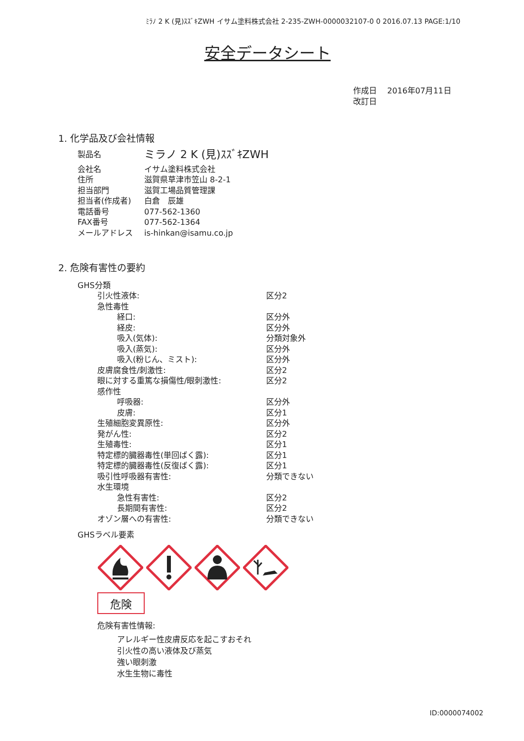ﾐﾗﾉ 2 K (見)ｽｽﾞｷZWH イサム塗料株式会社 2-235-ZWH-0000032107-0 0 2016.07.13 PAGE:1/10
安全データシート
作成日　 2016年07月11日
改訂日
1. 化学品及び会社情報
| 製品名 | ミラノ 2 K (見)ｽｽﾞｷZWH |
| 会社名 | イサム塗料株式会社 |
| 住所 | 滋賀県草津市笠山 8-2-1 |
| 担当部門 | 滋賀工場品質管理課 |
| 担当者(作成者) | 白倉 辰雄 |
| 電話番号 | 077-562-1360 |
| FAX番号 | 077-562-1364 |
| メールアドレス | is-hinkan@isamu.co.jp |
2. 危険有害性の要約
GHS分類
| 引火性液体: | 区分2 |
| 急性毒性 | |
| 経口: | 区分外 |
| 経皮: | 区分外 |
| 吸入(気体): | 分類対象外 |
| 吸入(蒸気): | 区分外 |
| 吸入(粉じん、ミスト): | 区分外 |
| 皮膚腐食性/刺激性: | 区分2 |
| 眼に対する重篤な損傷性/眼刺激性: | 区分2 |
| 感作性 | |
| 呼吸器: | 区分外 |
| 皮膚: | 区分1 |
| 生殖細胞変異原性: | 区分外 |
| 発がん性: | 区分2 |
| 生殖毒性: | 区分1 |
| 特定標的臓器毒性(単回ばく露): | 区分1 |
| 特定標的臓器毒性(反復ばく露): | 区分1 |
| 吸引性呼吸器有害性: | 分類できない |
| 水生環境 | |
| 急性有害性: | 区分2 |
| 長期間有害性: | 区分2 |
| オゾン層への有害性: | 分類できない |
GHSラベル要素
危険
危険有害性情報:
アレルギー性皮膚反応を起こすおそれ
引火性の高い液体及び蒸気
強い眼刺激
水生生物に毒性
ID:0000074002